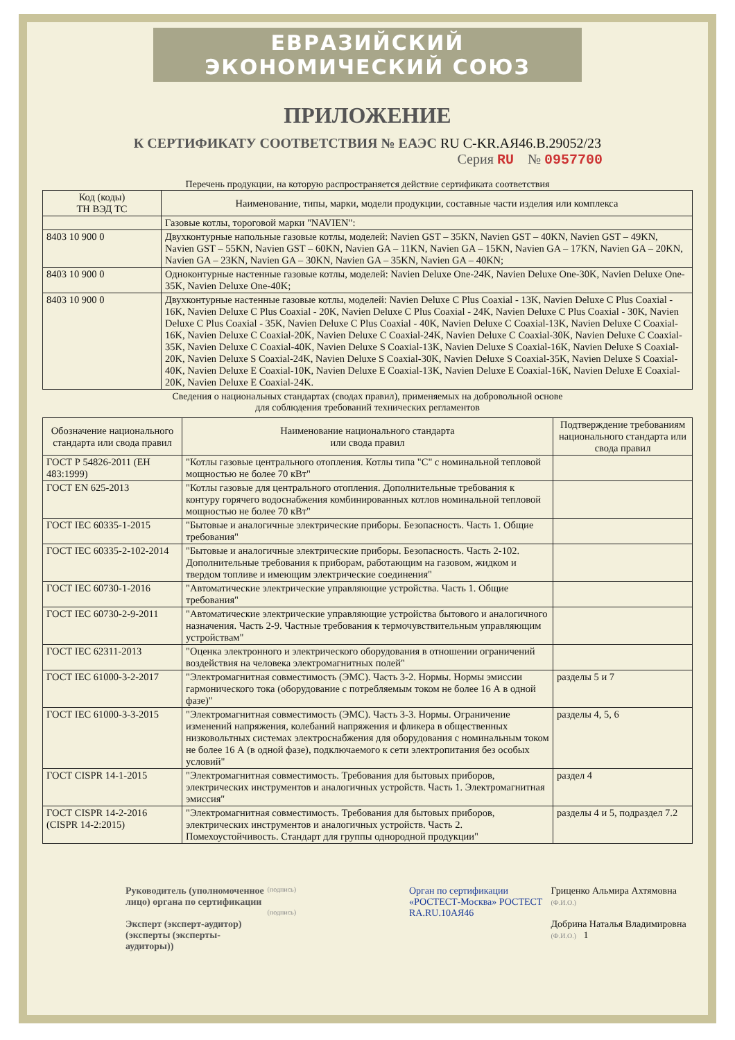ЕВРАЗИЙСКИЙ ЭКОНОМИЧЕСКИЙ СОЮЗ
ПРИЛОЖЕНИЕ
К СЕРТИФИКАТУ СООТВЕТСТВИЯ № ЕАЭС RU С-KR.АЯ46.В.29052/23
Серия RU № 0957700
Перечень продукции, на которую распространяется действие сертификата соответствия
| Код (коды) ТН ВЭД ТС | Наименование, типы, марки, модели продукции, составные части изделия или комплекса |
| --- | --- |
| | Газовые котлы, тороговой марки "NAVIEN": |
| 8403 10 900 0 | Двухконтурные напольные газовые котлы, моделей: Navien GST – 35KN, Navien GST – 40KN, Navien GST – 49KN, Navien GST – 55KN, Navien GST – 60KN, Navien GA – 11KN, Navien GA – 15KN, Navien GA – 17KN, Navien GA – 20KN, Navien GA – 23KN, Navien GA – 30KN, Navien GA – 35KN, Navien GA – 40KN; |
| 8403 10 900 0 | Одноконтурные настенные газовые котлы, моделей: Navien Deluxe One-24K, Navien Deluxe One-30K, Navien Deluxe One-35K, Navien Deluxe One-40K; |
| 8403 10 900 0 | Двухконтурные настенные газовые котлы, моделей: Navien Deluxe C Plus Coaxial - 13K, Navien Deluxe C Plus Coaxial - 16K, Navien Deluxe C Plus Coaxial - 20K, Navien Deluxe C Plus Coaxial - 24K, Navien Deluxe C Plus Coaxial - 30K, Navien Deluxe C Plus Coaxial - 35K, Navien Deluxe C Plus Coaxial - 40K, Navien Deluxe C Coaxial-13K, Navien Deluxe C Coaxial-16K, Navien Deluxe C Coaxial-20K, Navien Deluxe C Coaxial-24K, Navien Deluxe C Coaxial-30K, Navien Deluxe C Coaxial-35K, Navien Deluxe C Coaxial-40K, Navien Deluxe S Coaxial-13K, Navien Deluxe S Coaxial-16K, Navien Deluxe S Coaxial-20K, Navien Deluxe S Coaxial-24K, Navien Deluxe S Coaxial-30K, Navien Deluxe S Coaxial-35K, Navien Deluxe S Coaxial-40K, Navien Deluxe E Coaxial-10K, Navien Deluxe E Coaxial-13K, Navien Deluxe E Coaxial-16K, Navien Deluxe E Coaxial-20K, Navien Deluxe E Coaxial-24K. |
Сведения о национальных стандартах (сводах правил), применяемых на добровольной основе
для соблюдения требований технических регламентов
| Обозначение национального стандарта или свода правил | Наименование национального стандарта или свода правил | Подтверждение требованиям национального стандарта или свода правил |
| --- | --- | --- |
| ГОСТ Р 54826-2011 (ЕН 483:1999) | "Котлы газовые центрального отопления. Котлы типа "С" с номинальной тепловой мощностью не более 70 кВт" | |
| ГОСТ EN 625-2013 | "Котлы газовые для центрального отопления. Дополнительные требования к контуру горячего водоснабжения комбинированных котлов номинальной тепловой мощностью не более 70 кВт" | |
| ГОСТ IEC 60335-1-2015 | "Бытовые и аналогичные электрические приборы. Безопасность. Часть 1. Общие требования" | |
| ГОСТ IEC 60335-2-102-2014 | "Бытовые и аналогичные электрические приборы. Безопасность. Часть 2-102. Дополнительные требования к приборам, работающим на газовом, жидком и твердом топливе и имеющим электрические соединения" | |
| ГОСТ IEC 60730-1-2016 | "Автоматические электрические управляющие устройства. Часть 1. Общие требования" | |
| ГОСТ IEC 60730-2-9-2011 | "Автоматические электрические управляющие устройства бытового и аналогичного назначения. Часть 2-9. Частные требования к термочувствительным управляющим устройствам" | |
| ГОСТ IEC 62311-2013 | "Оценка электронного и электрического оборудования в отношении ограничений воздействия на человека электромагнитных полей" | |
| ГОСТ IEC 61000-3-2-2017 | "Электромагнитная совместимость (ЭМС). Часть 3-2. Нормы. Нормы эмиссии гармонического тока (оборудование с потребляемым током не более 16 А в одной фазе)" | разделы 5 и 7 |
| ГОСТ IEC 61000-3-3-2015 | "Электромагнитная совместимость (ЭМС). Часть 3-3. Нормы. Ограничение изменений напряжения, колебаний напряжения и фликера в общественных низковольтных системах электроснабжения для оборудования с номинальным током не более 16 А (в одной фазе), подключаемого к сети электропитания без особых условий" | разделы 4, 5, 6 |
| ГОСТ CISPR 14-1-2015 | "Электромагнитная совместимость. Требования для бытовых приборов, электрических инструментов и аналогичных устройств. Часть 1. Электромагнитная эмиссия" | раздел 4 |
| ГОСТ CISPR 14-2-2016 (CISPR 14-2:2015) | "Электромагнитная совместимость. Требования для бытовых приборов, электрических инструментов и аналогичных устройств. Часть 2. Помехоустойчивость. Стандарт для группы однородной продукции" | разделы 4 и 5, подраздел 7.2 |
Руководитель (уполномоченное лицо) органа по сертификации
Эксперт (эксперт-аудитор) (эксперты (эксперты-аудиторы))
(подпись)
(подпись)
Орган по сертификации «РОСТЕСТ-Москва» РОСТЕСТ RA.RU.10АЯ46
Гриценко Альмира Ахтямовна
(Ф.И.О.)
Добрина Наталья Владимировна
(Ф.И.О.) 1